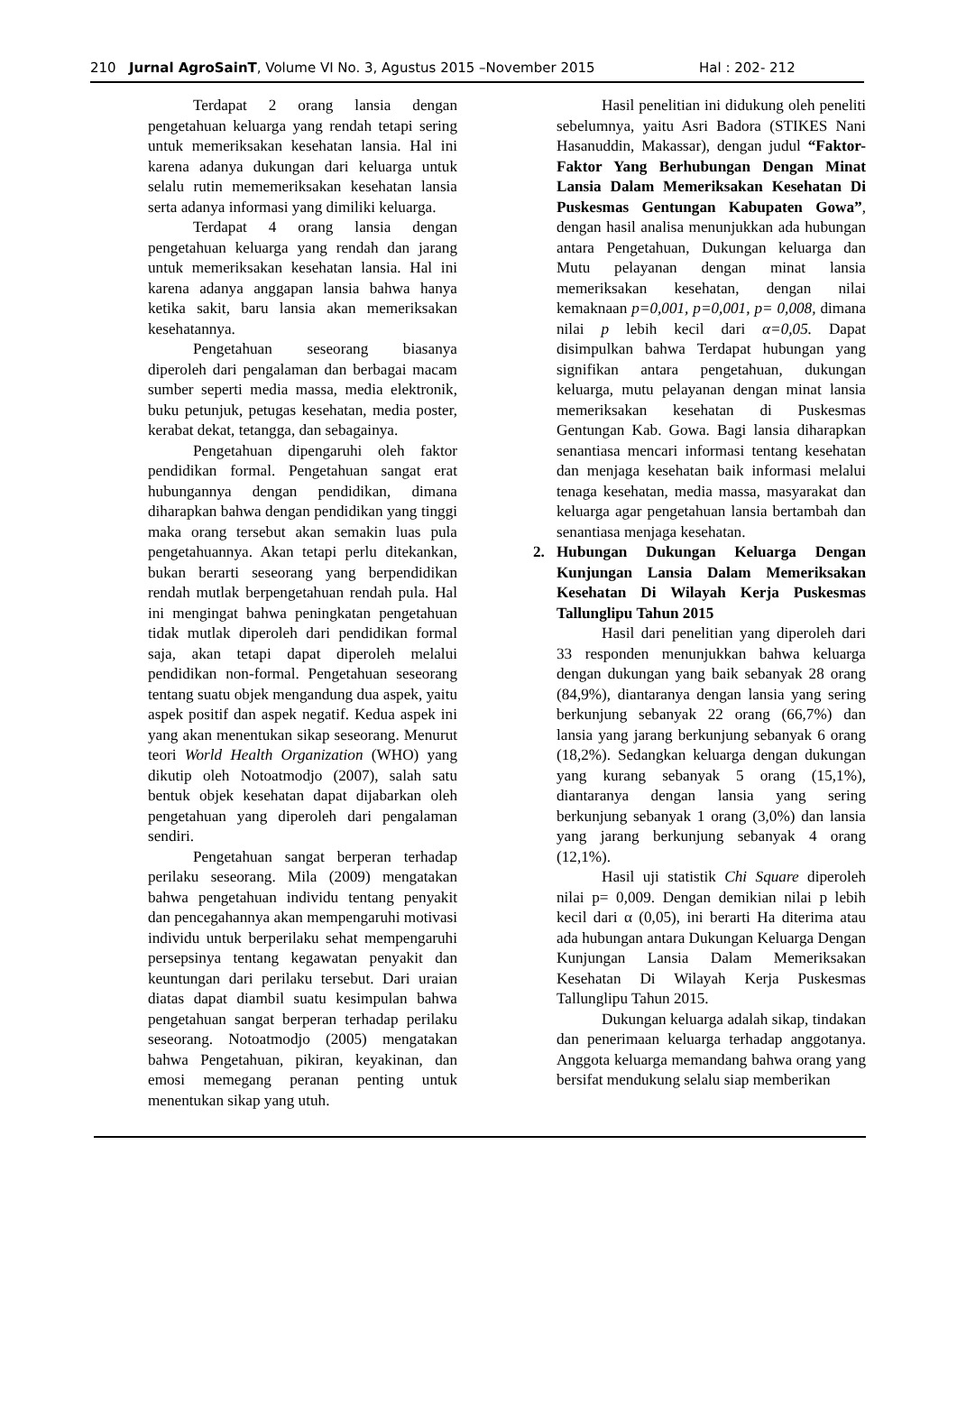210 Jurnal AgroSainT, Volume VI No. 3, Agustus 2015 –November 2015 Hal : 202- 212
Terdapat 2 orang lansia dengan pengetahuan keluarga yang rendah tetapi sering untuk memeriksakan kesehatan lansia. Hal ini karena adanya dukungan dari keluarga untuk selalu rutin mememeriksakan kesehatan lansia serta adanya informasi yang dimiliki keluarga.
Terdapat 4 orang lansia dengan pengetahuan keluarga yang rendah dan jarang untuk memeriksakan kesehatan lansia. Hal ini karena adanya anggapan lansia bahwa hanya ketika sakit, baru lansia akan memeriksakan kesehatannya.
Pengetahuan seseorang biasanya diperoleh dari pengalaman dan berbagai macam sumber seperti media massa, media elektronik, buku petunjuk, petugas kesehatan, media poster, kerabat dekat, tetangga, dan sebagainya.
Pengetahuan dipengaruhi oleh faktor pendidikan formal. Pengetahuan sangat erat hubungannya dengan pendidikan, dimana diharapkan bahwa dengan pendidikan yang tinggi maka orang tersebut akan semakin luas pula pengetahuannya. Akan tetapi perlu ditekankan, bukan berarti seseorang yang berpendidikan rendah mutlak berpengetahuan rendah pula. Hal ini mengingat bahwa peningkatan pengetahuan tidak mutlak diperoleh dari pendidikan formal saja, akan tetapi dapat diperoleh melalui pendidikan non-formal. Pengetahuan seseorang tentang suatu objek mengandung dua aspek, yaitu aspek positif dan aspek negatif. Kedua aspek ini yang akan menentukan sikap seseorang. Menurut teori World Health Organization (WHO) yang dikutip oleh Notoatmodjo (2007), salah satu bentuk objek kesehatan dapat dijabarkan oleh pengetahuan yang diperoleh dari pengalaman sendiri.
Pengetahuan sangat berperan terhadap perilaku seseorang. Mila (2009) mengatakan bahwa pengetahuan individu tentang penyakit dan pencegahannya akan mempengaruhi motivasi individu untuk berperilaku sehat mempengaruhi persepsinya tentang kegawatan penyakit dan keuntungan dari perilaku tersebut. Dari uraian diatas dapat diambil suatu kesimpulan bahwa pengetahuan sangat berperan terhadap perilaku seseorang. Notoatmodjo (2005) mengatakan bahwa Pengetahuan, pikiran, keyakinan, dan emosi memegang peranan penting untuk menentukan sikap yang utuh.
Hasil penelitian ini didukung oleh peneliti sebelumnya, yaitu Asri Badora (STIKES Nani Hasanuddin, Makassar), dengan judul “Faktor-Faktor Yang Berhubungan Dengan Minat Lansia Dalam Memeriksakan Kesehatan Di Puskesmas Gentungan Kabupaten Gowa”, dengan hasil analisa menunjukkan ada hubungan antara Pengetahuan, Dukungan keluarga dan Mutu pelayanan dengan minat lansia memeriksakan kesehatan, dengan nilai kemaknaan p=0,001, p=0,001, p= 0,008, dimana nilai p lebih kecil dari α=0,05. Dapat disimpulkan bahwa Terdapat hubungan yang signifikan antara pengetahuan, dukungan keluarga, mutu pelayanan dengan minat lansia memeriksakan kesehatan di Puskesmas Gentungan Kab. Gowa. Bagi lansia diharapkan senantiasa mencari informasi tentang kesehatan dan menjaga kesehatan baik informasi melalui tenaga kesehatan, media massa, masyarakat dan keluarga agar pengetahuan lansia bertambah dan senantiasa menjaga kesehatan.
2. Hubungan Dukungan Keluarga Dengan Kunjungan Lansia Dalam Memeriksakan Kesehatan Di Wilayah Kerja Puskesmas Tallunglipu Tahun 2015
Hasil dari penelitian yang diperoleh dari 33 responden menunjukkan bahwa keluarga dengan dukungan yang baik sebanyak 28 orang (84,9%), diantaranya dengan lansia yang sering berkunjung sebanyak 22 orang (66,7%) dan lansia yang jarang berkunjung sebanyak 6 orang (18,2%). Sedangkan keluarga dengan dukungan yang kurang sebanyak 5 orang (15,1%), diantaranya dengan lansia yang sering berkunjung sebanyak 1 orang (3,0%) dan lansia yang jarang berkunjung sebanyak 4 orang (12,1%).
Hasil uji statistik Chi Square diperoleh nilai p= 0,009. Dengan demikian nilai p lebih kecil dari α (0,05), ini berarti Ha diterima atau ada hubungan antara Dukungan Keluarga Dengan Kunjungan Lansia Dalam Memeriksakan Kesehatan Di Wilayah Kerja Puskesmas Tallunglipu Tahun 2015.
Dukungan keluarga adalah sikap, tindakan dan penerimaan keluarga terhadap anggotanya. Anggota keluarga memandang bahwa orang yang bersifat mendukung selalu siap memberikan